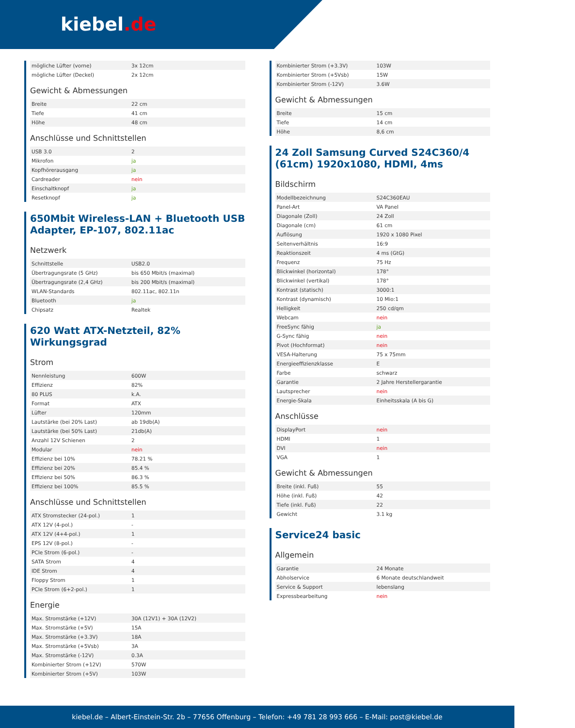kiebel.de
| mögliche Lüfter (vorne) | 3x 12cm |
| mögliche Lüfter (Deckel) | 2x 12cm |
Gewicht & Abmessungen
| Breite | 22 cm |
| Tiefe | 41 cm |
| Höhe | 48 cm |
Anschlüsse und Schnittstellen
| USB 3.0 | 2 |
| Mikrofon | ja |
| Kopfhörerausgang | ja |
| Cardreader | nein |
| Einschaltknopf | ja |
| Resetknopf | ja |
650Mbit Wireless-LAN + Bluetooth USB Adapter, EP-107, 802.11ac
Netzwerk
| Schnittstelle | USB2.0 |
| Übertragungsrate (5 GHz) | bis 650 Mbit/s (maximal) |
| Übertragungsrate (2,4 GHz) | bis 200 Mbit/s (maximal) |
| WLAN-Standards | 802.11ac, 802.11n |
| Bluetooth | ja |
| Chipsatz | Realtek |
620 Watt ATX-Netzteil, 82% Wirkungsgrad
Strom
| Nennleistung | 600W |
| Effizienz | 82% |
| 80 PLUS | k.A. |
| Format | ATX |
| Lüfter | 120mm |
| Lautstärke (bei 20% Last) | ab 19db(A) |
| Lautstärke (bei 50% Last) | 21db(A) |
| Anzahl 12V Schienen | 2 |
| Modular | nein |
| Effizienz bei 10% | 78.21 % |
| Effizienz bei 20% | 85.4 % |
| Effizienz bei 50% | 86.3 % |
| Effizienz bei 100% | 85.5 % |
Anschlüsse und Schnittstellen
| ATX Stromstecker (24-pol.) | 1 |
| ATX 12V (4-pol.) | - |
| ATX 12V (4+4-pol.) | 1 |
| EPS 12V (8-pol.) | - |
| PCIe Strom (6-pol.) | - |
| SATA Strom | 4 |
| IDE Strom | 4 |
| Floppy Strom | 1 |
| PCIe Strom (6+2-pol.) | 1 |
Energie
| Max. Stromstärke (+12V) | 30A (12V1) + 30A (12V2) |
| Max. Stromstärke (+5V) | 15A |
| Max. Stromstärke (+3.3V) | 18A |
| Max. Stromstärke (+5Vsb) | 3A |
| Max. Stromstärke (-12V) | 0.3A |
| Kombinierter Strom (+12V) | 570W |
| Kombinierter Strom (+5V) | 103W |
| Kombinierter Strom (+3.3V) | 103W |
| Kombinierter Strom (+5Vsb) | 15W |
| Kombinierter Strom (-12V) | 3.6W |
Gewicht & Abmessungen
| Breite | 15 cm |
| Tiefe | 14 cm |
| Höhe | 8,6 cm |
24 Zoll Samsung Curved S24C360/4 (61cm) 1920x1080, HDMI, 4ms
Bildschirm
| Modellbezeichnung | S24C360EAU |
| Panel-Art | VA Panel |
| Diagonale (Zoll) | 24 Zoll |
| Diagonale (cm) | 61 cm |
| Auflösung | 1920 x 1080 Pixel |
| Seitenverhältnis | 16:9 |
| Reaktionszeit | 4 ms (GtG) |
| Frequenz | 75 Hz |
| Blickwinkel (horizontal) | 178° |
| Blickwinkel (vertikal) | 178° |
| Kontrast (statisch) | 3000:1 |
| Kontrast (dynamisch) | 10 Mio:1 |
| Helligkeit | 250 cd/qm |
| Webcam | nein |
| FreeSync fähig | ja |
| G-Sync fähig | nein |
| Pivot (Hochformat) | nein |
| VESA-Halterung | 75 x 75mm |
| Energieeffizienzklasse | E |
| Farbe | schwarz |
| Garantie | 2 Jahre Herstellergarantie |
| Lautsprecher | nein |
| Energie-Skala | Einheitsskala (A bis G) |
Anschlüsse
| DisplayPort | nein |
| HDMI | 1 |
| DVI | nein |
| VGA | 1 |
Gewicht & Abmessungen
| Breite (inkl. Fuß) | 55 |
| Höhe (inkl. Fuß) | 42 |
| Tiefe (inkl. Fuß) | 22 |
| Gewicht | 3.1 kg |
Service24 basic
Allgemein
| Garantie | 24 Monate |
| Abholservice | 6 Monate deutschlandweit |
| Service & Support | lebenslang |
| Expressbearbeitung | nein |
kiebel.de – Albert-Einstein-Str. 2b – 77656 Offenburg – Telefon: +49 781 28 993 666 – E-Mail: post@kiebel.de